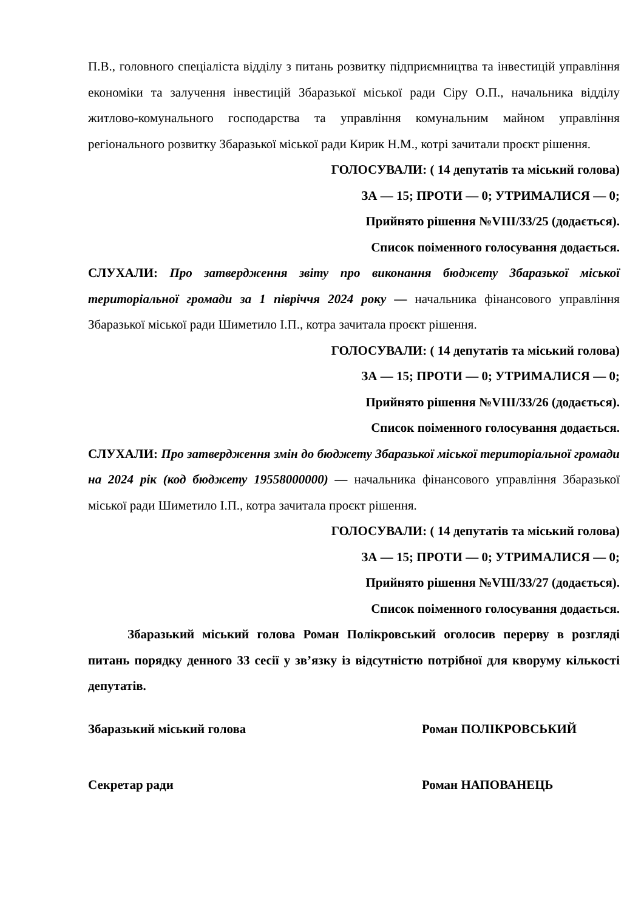П.В., головного спеціаліста відділу з питань розвитку підприємництва та інвестицій управління економіки та залучення інвестицій Збаразької міської ради Сіру О.П., начальника відділу житлово-комунального господарства та управління комунальним майном управління регіонального розвитку Збаразької міської ради Кирик Н.М., котрі зачитали проєкт рішення.
ГОЛОСУВАЛИ: ( 14 депутатів та міський голова)
ЗА — 15; ПРОТИ — 0; УТРИМАЛИСЯ — 0;
Прийнято рішення №VIII/33/25 (додається).
Список поіменного голосування додається.
СЛУХАЛИ: Про затвердження звіту про виконання бюджету Збаразької міської територіальної громади за 1 півріччя 2024 року — начальника фінансового управління Збаразької міської ради Шиметило І.П., котра зачитала проєкт рішення.
ГОЛОСУВАЛИ: ( 14 депутатів та міський голова)
ЗА — 15; ПРОТИ — 0; УТРИМАЛИСЯ — 0;
Прийнято рішення №VIII/33/26 (додається).
Список поіменного голосування додається.
СЛУХАЛИ: Про затвердження змін до бюджету Збаразької міської територіальної громади на 2024 рік (код бюджету 19558000000) — начальника фінансового управління Збаразької міської ради Шиметило І.П., котра зачитала проєкт рішення.
ГОЛОСУВАЛИ: ( 14 депутатів та міський голова)
ЗА — 15; ПРОТИ — 0; УТРИМАЛИСЯ — 0;
Прийнято рішення №VIII/33/27 (додається).
Список поіменного голосування додається.
Збаразький міський голова Роман Полікровський оголосив перерву в розгляді питань порядку денного 33 сесії у зв’язку із відсутністю потрібної для кворуму кількості депутатів.
Збаразький міський голова Роман ПОЛІКРОВСЬКИЙ
Секретар ради Роман НАПОВАНЕЦЬ